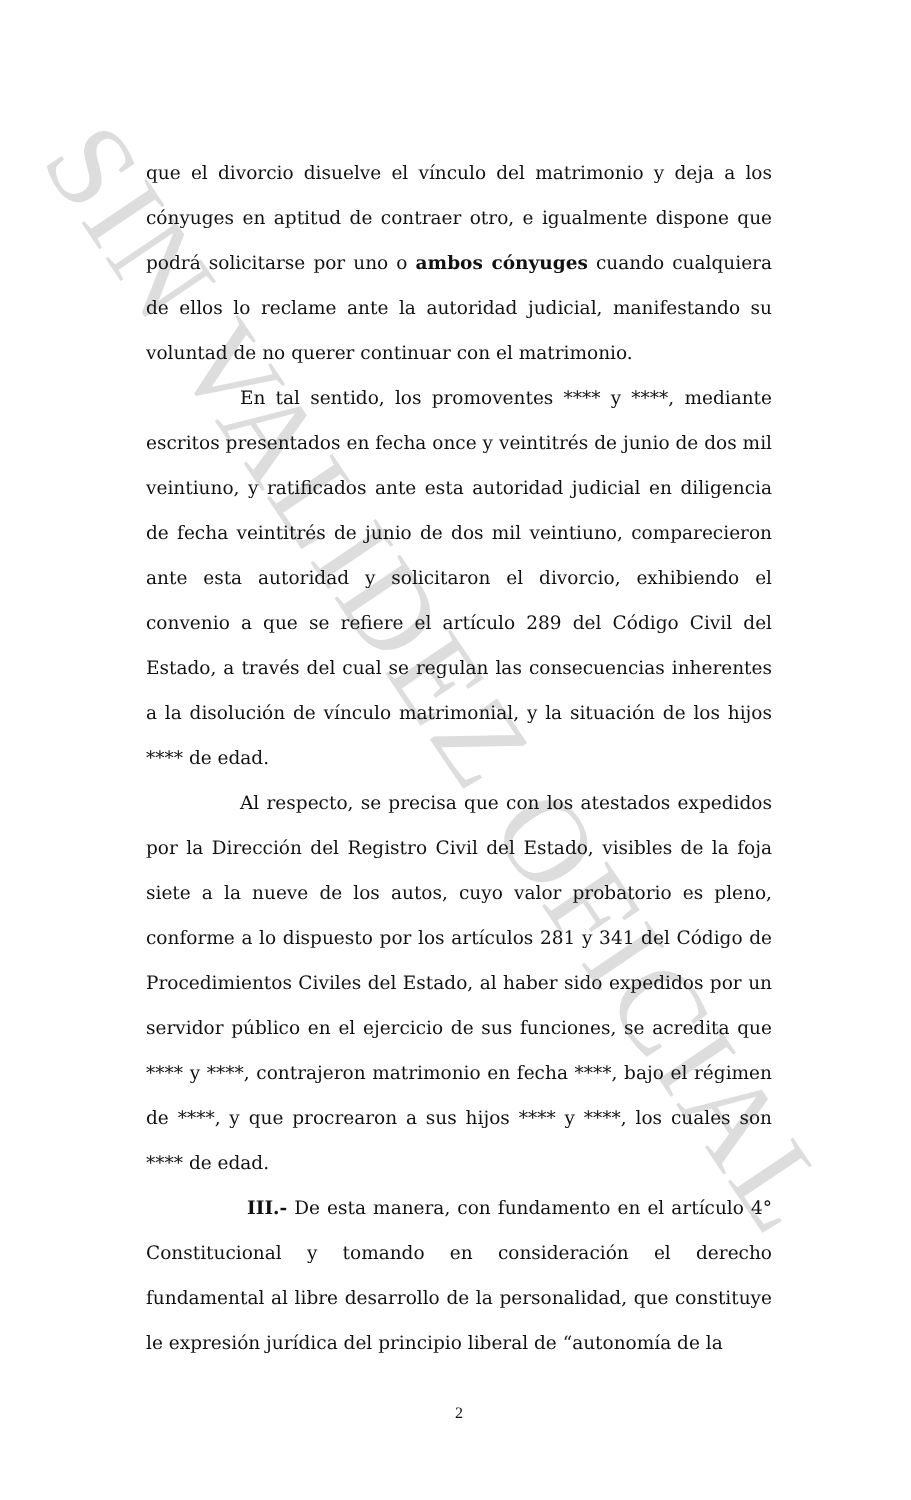SIN VALIDEZ OFICIAL
que el divorcio disuelve el vínculo del matrimonio y deja a los cónyuges en aptitud de contraer otro, e igualmente dispone que podrá solicitarse por uno o ambos cónyuges cuando cualquiera de ellos lo reclame ante la autoridad judicial, manifestando su voluntad de no querer continuar con el matrimonio.
En tal sentido, los promoventes **** y ****, mediante escritos presentados en fecha once y veintitrés de junio de dos mil veintiuno, y ratificados ante esta autoridad judicial en diligencia de fecha veintitrés de junio de dos mil veintiuno, comparecieron ante esta autoridad y solicitaron el divorcio, exhibiendo el convenio a que se refiere el artículo 289 del Código Civil del Estado, a través del cual se regulan las consecuencias inherentes a la disolución de vínculo matrimonial, y la situación de los hijos **** de edad.
Al respecto, se precisa que con los atestados expedidos por la Dirección del Registro Civil del Estado, visibles de la foja siete a la nueve de los autos, cuyo valor probatorio es pleno, conforme a lo dispuesto por los artículos 281 y 341 del Código de Procedimientos Civiles del Estado, al haber sido expedidos por un servidor público en el ejercicio de sus funciones, se acredita que **** y ****, contrajeron matrimonio en fecha ****, bajo el régimen de ****, y que procrearon a sus hijos **** y ****, los cuales son **** de edad.
III.- De esta manera, con fundamento en el artículo 4° Constitucional y tomando en consideración el derecho fundamental al libre desarrollo de la personalidad, que constituye le expresión jurídica del principio liberal de “autonomía de la
2